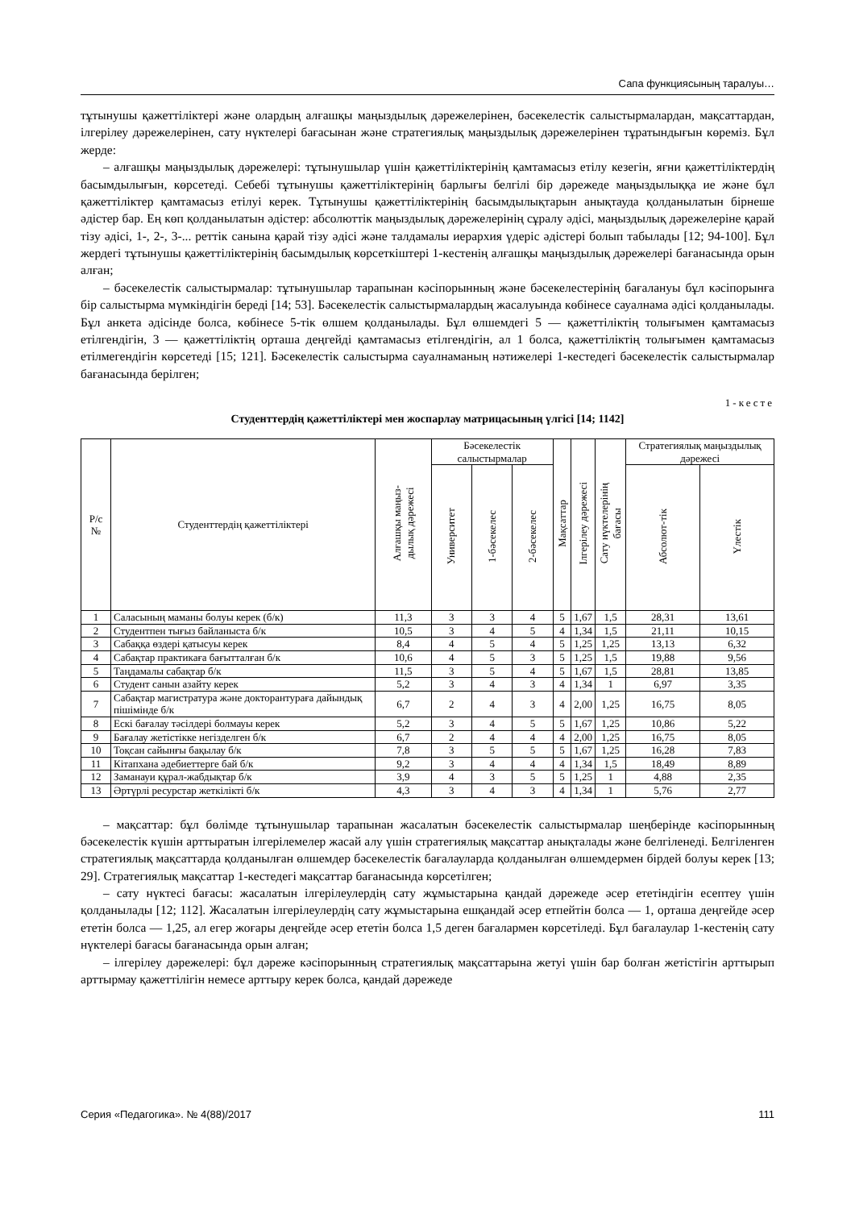Сапа функциясының таралуы…
тұтынушы қажеттіліктері және олардың алғашқы маңыздылық дәрежелерінен, бәсекелестік салыстырмалардан, мақсаттардан, ілгерілеу дәрежелерінен, сату нүктелері бағасынан және стратегиялық маңыздылық дәрежелерінен тұратындығын көреміз. Бұл жерде:
– алғашқы маңыздылық дәрежелері: тұтынушылар үшін қажеттіліктерінің қамтамасыз етілу кезегін, яғни қажеттіліктердің басымдылығын, көрсетеді. Себебі тұтынушы қажеттіліктерінің барлығы белгілі бір дәрежеде маңыздылыққа ие және бұл қажеттіліктер қамтамасыз етілуі керек. Тұтынушы қажеттіліктерінің басымдылықтарын анықтауда қолданылатын бірнеше әдістер бар. Ең көп қолданылатын әдістер: абсолюттік маңыздылық дәрежелерінің сұралу әдісі, маңыздылық дәрежелеріне қарай тізу әдісі, 1-, 2-, 3-... реттік санына қарай тізу әдісі және талдамалы иерархия үдеріс әдістері болып табылады [12; 94-100]. Бұл жердегі тұтынушы қажеттіліктерінің басымдылық көрсеткіштері 1-кестенің алғашқы маңыздылық дәрежелері бағанасында орын алған;
– бәсекелестік салыстырмалар: тұтынушылар тарапынан кәсіпорынның және бәсекелестерінің бағалануы бұл кәсіпорынға бір салыстырма мүмкіндігін береді [14; 53]. Бәсекелестік салыстырмалардың жасалуында көбінесе сауалнама әдісі қолданылады. Бұл анкета әдісінде болса, көбінесе 5-тік өлшем қолданылады. Бұл өлшемдегі 5 — қажеттіліктің толығымен қамтамасыз етілгендігін, 3 — қажеттіліктің орташа деңгейді қамтамасыз етілгендігін, ал 1 болса, қажеттіліктің толығымен қамтамасыз етілмегендігін көрсетеді [15; 121]. Бәсекелестік салыстырма сауалнаманың нәтижелері 1-кестедегі бәсекелестік салыстырмалар бағанасында берілген;
1-кесте
Студенттердің қажеттіліктері мен жоспарлау матрицасының үлгісі [14; 1142]
| Р/с № | Студенттердің қажеттіліктері | Алғашқы маңыз- дылық дәрежесі | Бәсекелестік салыстырмалар | | | Мақсаттар | Ілгерілеу дәрежесі | Сату нүктелерінің бағасы | Стратегиялық маңыздылық дәрежесі | |
| --- | --- | --- | --- | --- | --- | --- | --- | --- | --- | --- |
| | | | Университет | 1-бәсекелес | 2-бәсекелес | | | | Абсолют-тік | Үлестік |
| 1 | Саласының маманы болуы керек (б/к) | 11,3 | 3 | 3 | 4 | 5 | 1,67 | 1,5 | 28,31 | 13,61 |
| 2 | Студентпен тығыз байланыста б/к | 10,5 | 3 | 4 | 5 | 4 | 1,34 | 1,5 | 21,11 | 10,15 |
| 3 | Сабаққа өздері қатысуы керек | 8,4 | 4 | 5 | 4 | 5 | 1,25 | 1,25 | 13,13 | 6,32 |
| 4 | Сабақтар практикаға бағытталған б/к | 10,6 | 4 | 5 | 3 | 5 | 1,25 | 1,5 | 19,88 | 9,56 |
| 5 | Таңдамалы сабақтар б/к | 11,5 | 3 | 5 | 4 | 5 | 1,67 | 1,5 | 28,81 | 13,85 |
| 6 | Студент санын азайту керек | 5,2 | 3 | 4 | 3 | 4 | 1,34 | 1 | 6,97 | 3,35 |
| 7 | Сабақтар магистратура және докторантураға дайындық пішімінде б/к | 6,7 | 2 | 4 | 3 | 4 | 2,00 | 1,25 | 16,75 | 8,05 |
| 8 | Ескі бағалау тәсілдері болмауы керек | 5,2 | 3 | 4 | 5 | 5 | 1,67 | 1,25 | 10,86 | 5,22 |
| 9 | Бағалау жетістікке негізделген б/к | 6,7 | 2 | 4 | 4 | 4 | 2,00 | 1,25 | 16,75 | 8,05 |
| 10 | Тоқсан сайынғы бақылау б/к | 7,8 | 3 | 5 | 5 | 5 | 1,67 | 1,25 | 16,28 | 7,83 |
| 11 | Кітапхана әдебиеттерге бай б/к | 9,2 | 3 | 4 | 4 | 4 | 1,34 | 1,5 | 18,49 | 8,89 |
| 12 | Заманауи құрал-жабдықтар б/к | 3,9 | 4 | 3 | 5 | 5 | 1,25 | 1 | 4,88 | 2,35 |
| 13 | Әртүрлі ресурстар жеткілікті б/к | 4,3 | 3 | 4 | 3 | 4 | 1,34 | 1 | 5,76 | 2,77 |
– мақсаттар: бұл бөлімде тұтынушылар тарапынан жасалатын бәсекелестік салыстырмалар шеңберінде кәсіпорынның бәсекелестік күшін арттыратын ілгерілемелер жасай алу үшін стратегиялық мақсаттар анықталады және белгіленеді. Белгіленген стратегиялық мақсаттарда қолданылған өлшемдер бәсекелестік бағалауларда қолданылған өлшемдермен бірдей болуы керек [13; 29]. Стратегиялық мақсаттар 1-кестедегі мақсаттар бағанасында көрсетілген;
– сату нүктесі бағасы: жасалатын ілгерілеулердің сату жұмыстарына қандай дәрежеде әсер ететіндігін есептеу үшін қолданылады [12; 112]. Жасалатын ілгерілеулердің сату жұмыстарына ешқандай әсер етпейтін болса — 1, орташа деңгейде әсер ететін болса — 1,25, ал егер жоғары деңгейде әсер ететін болса 1,5 деген бағалармен көрсетіледі. Бұл бағалаулар 1-кестенің сату нүктелері бағасы бағанасында орын алған;
– ілгерілеу дәрежелері: бұл дәреже кәсіпорынның стратегиялық мақсаттарына жетуі үшін бар болған жетістігін арттырып арттырмау қажеттілігін немесе арттыру керек болса, қандай дәрежеде
Серия «Педагогика». № 4(88)/2017 111